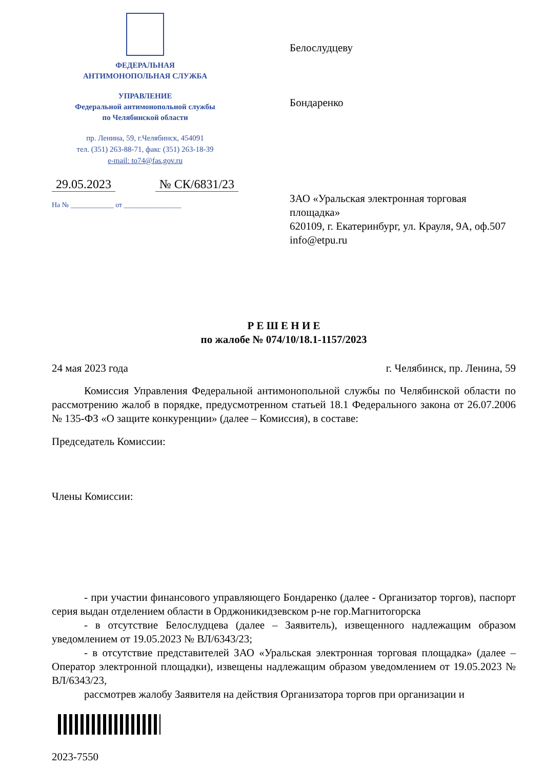ФЕДЕРАЛЬНАЯ
АНТИМОНОПОЛЬНАЯ СЛУЖБА
УПРАВЛЕНИЕ
Федеральной антимонопольной службы
по Челябинской области
пр. Ленина, 59, г.Челябинск, 454091
тел. (351) 263-88-71, факс (351) 263-18-39
e-mail: to74@fas.gov.ru
29.05.2023 № СК/6831/23
На № ____________ от ________________
Белослудцеву
Бондаренко
ЗАО «Уральская электронная торговая площадка»
620109, г. Екатеринбург, ул. Крауля, 9А, оф.507
info@etpu.ru
Р Е Ш Е Н И Е
по жалобе № 074/10/18.1-1157/2023
24 мая 2023 года г. Челябинск, пр. Ленина, 59
Комиссия Управления Федеральной антимонопольной службы по Челябинской области по рассмотрению жалоб в порядке, предусмотренном статьей 18.1 Федерального закона от 26.07.2006 № 135-ФЗ «О защите конкуренции» (далее – Комиссия), в составе:
Председатель Комиссии:
Члены Комиссии:
- при участии финансового управляющего Бондаренко (далее - Организатор торгов), паспорт серия выдан отделением области в Орджоникидзевском р-не гор.Магнитогорска
- в отсутствие Белослудцева (далее – Заявитель), извещенного надлежащим образом уведомлением от 19.05.2023 № ВЛ/6343/23;
- в отсутствие представителей ЗАО «Уральская электронная торговая площадка» (далее – Оператор электронной площадки), извещены надлежащим образом уведомлением от 19.05.2023 № ВЛ/6343/23,
рассмотрев жалобу Заявителя на действия Организатора торгов при организации и
2023-7550